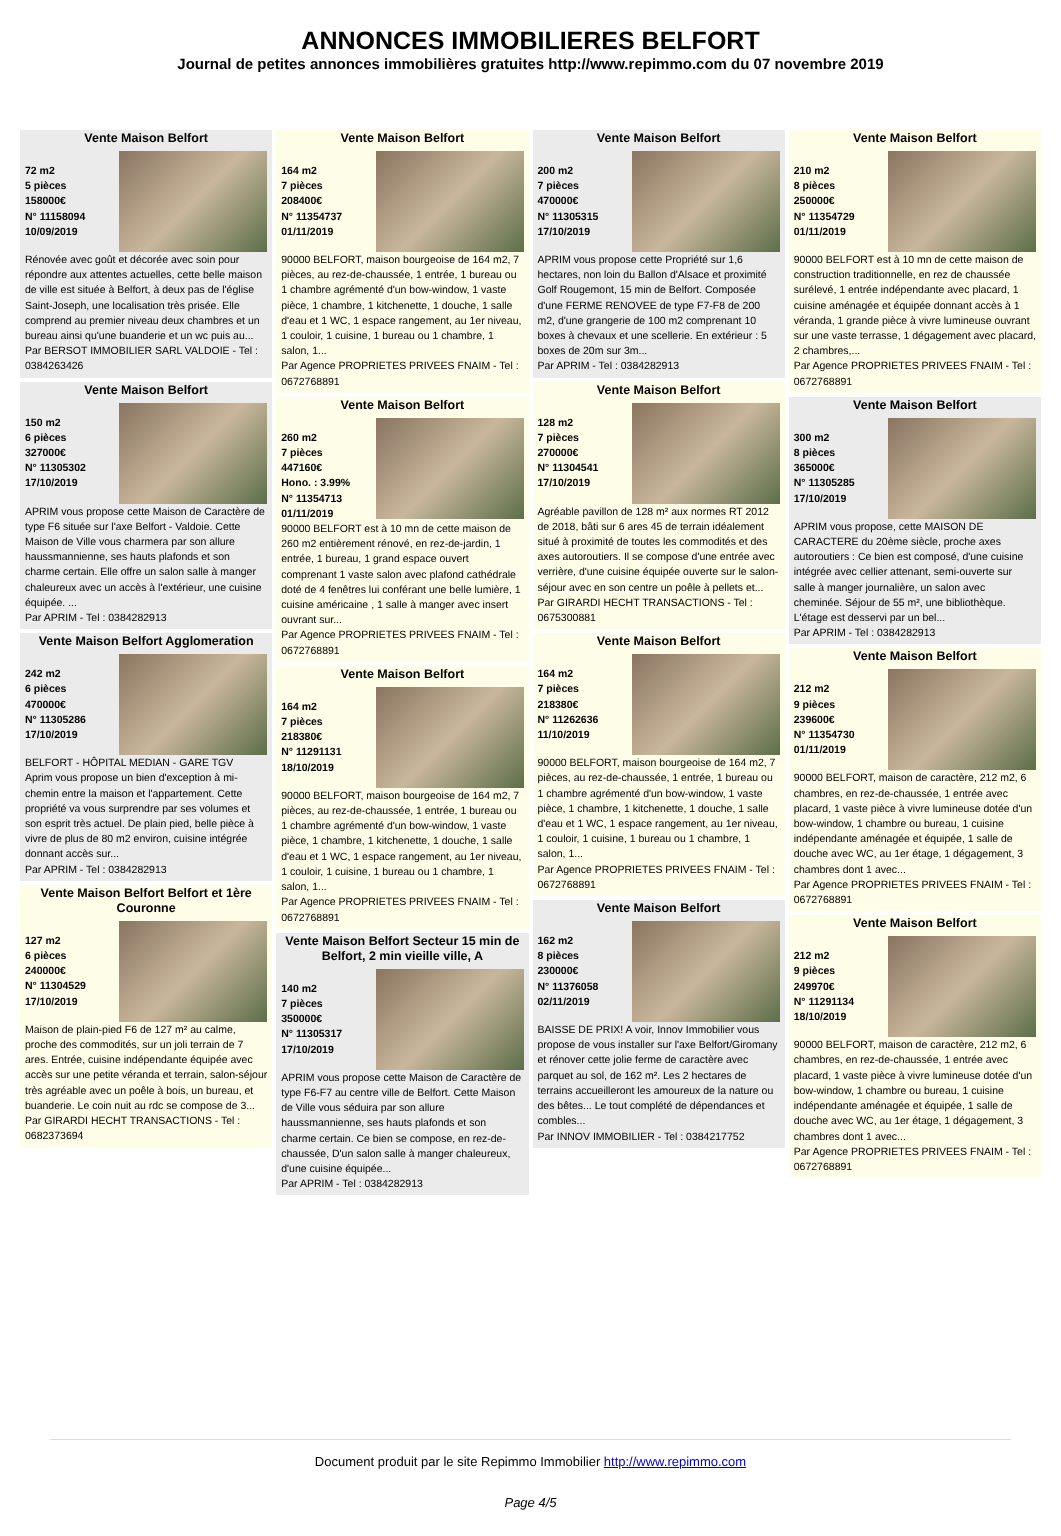ANNONCES IMMOBILIERES BELFORT
Journal de petites annonces immobilières gratuites http://www.repimmo.com du 07 novembre 2019
Vente Maison Belfort
72 m2
5 pièces
158000€
N° 11158094
10/09/2019
Rénovée avec goût et décorée avec soin pour répondre aux attentes actuelles, cette belle maison de ville est située à Belfort, à deux pas de l'église Saint-Joseph, une localisation très prisée. Elle comprend au premier niveau deux chambres et un bureau ainsi qu'une buanderie et un wc puis au...
Par BERSOT IMMOBILIER SARL VALDOIE - Tel : 0384263426
Vente Maison Belfort
150 m2
6 pièces
327000€
N° 11305302
17/10/2019
APRIM vous propose cette Maison de Caractère de type F6 située sur l'axe Belfort - Valdoie. Cette Maison de Ville vous charmera par son allure haussmannienne, ses hauts plafonds et son charme certain. Elle offre un salon salle à manger chaleureux avec un accès à l'extérieur, une cuisine équipée. ...
Par APRIM - Tel : 0384282913
Vente Maison Belfort Agglomeration
242 m2
6 pièces
470000€
N° 11305286
17/10/2019
BELFORT - HÔPITAL MEDIAN - GARE TGV
Aprim vous propose un bien d'exception à mi-chemin entre la maison et l'appartement. Cette propriété va vous surprendre par ses volumes et son esprit très actuel. De plain pied, belle pièce à vivre de plus de 80 m2 environ, cuisine intégrée donnant accès sur...
Par APRIM - Tel : 0384282913
Vente Maison Belfort Belfort et 1ère Couronne
127 m2
6 pièces
240000€
N° 11304529
17/10/2019
Maison de plain-pied F6 de 127 m² au calme, proche des commodités, sur un joli terrain de 7 ares. Entrée, cuisine indépendante équipée avec accès sur une petite véranda et terrain, salon-séjour très agréable avec un poêle à bois, un bureau, et buanderie. Le coin nuit au rdc se compose de 3...
Par GIRARDI HECHT TRANSACTIONS - Tel : 0682373694
Vente Maison Belfort
164 m2
7 pièces
208400€
N° 11354737
01/11/2019
90000 BELFORT, maison bourgeoise de 164 m2, 7 pièces, au rez-de-chaussée, 1 entrée, 1 bureau ou 1 chambre agrémenté d'un bow-window, 1 vaste pièce, 1 chambre, 1 kitchenette, 1 douche, 1 salle d'eau et 1 WC, 1 espace rangement, au 1er niveau, 1 couloir, 1 cuisine, 1 bureau ou 1 chambre, 1 salon, 1...
Par Agence PROPRIETES PRIVEES FNAIM - Tel : 0672768891
Vente Maison Belfort
260 m2
7 pièces
447160€
Hono. : 3.99%
N° 11354713
01/11/2019
90000 BELFORT est à 10 mn de cette maison de 260 m2 entièrement rénové, en rez-de-jardin, 1 entrée, 1 bureau, 1 grand espace ouvert comprenant 1 vaste salon avec plafond cathédrale doté de 4 fenêtres lui conférant une belle lumière, 1 cuisine américaine , 1 salle à manger avec insert ouvrant sur...
Par Agence PROPRIETES PRIVEES FNAIM - Tel : 0672768891
Vente Maison Belfort
164 m2
7 pièces
218380€
N° 11291131
18/10/2019
90000 BELFORT, maison bourgeoise de 164 m2, 7 pièces, au rez-de-chaussée, 1 entrée, 1 bureau ou 1 chambre agrémenté d'un bow-window, 1 vaste pièce, 1 chambre, 1 kitchenette, 1 douche, 1 salle d'eau et 1 WC, 1 espace rangement, au 1er niveau, 1 couloir, 1 cuisine, 1 bureau ou 1 chambre, 1 salon, 1...
Par Agence PROPRIETES PRIVEES FNAIM - Tel : 0672768891
Vente Maison Belfort Secteur 15 min de Belfort, 2 min vieille ville, A
140 m2
7 pièces
350000€
N° 11305317
17/10/2019
APRIM vous propose cette Maison de Caractère de type F6-F7 au centre ville de Belfort. Cette Maison de Ville vous séduira par son allure haussmannienne, ses hauts plafonds et son charme certain. Ce bien se compose, en rez-de-chaussée, D'un salon salle à manger chaleureux, d'une cuisine équipée...
Par APRIM - Tel : 0384282913
Vente Maison Belfort
200 m2
7 pièces
470000€
N° 11305315
17/10/2019
APRIM vous propose cette Propriété sur 1,6 hectares, non loin du Ballon d'Alsace et proximité Golf Rougemont, 15 min de Belfort. Composée d'une FERME RENOVEE de type F7-F8 de 200 m2, d'une grangerie de 100 m2 comprenant 10 boxes à chevaux et une scellerie. En extérieur : 5 boxes de 20m sur 3m...
Par APRIM - Tel : 0384282913
Vente Maison Belfort
128 m2
7 pièces
270000€
N° 11304541
17/10/2019
Agréable pavillon de 128 m² aux normes RT 2012 de 2018, bâti sur 6 ares 45 de terrain idéalement situé à proximité de toutes les commodités et des axes autoroutiers. Il se compose d'une entrée avec verrière, d'une cuisine équipée ouverte sur le salon-séjour avec en son centre un poêle à pellets et...
Par GIRARDI HECHT TRANSACTIONS - Tel : 0675300881
Vente Maison Belfort
164 m2
7 pièces
218380€
N° 11262636
11/10/2019
90000 BELFORT, maison bourgeoise de 164 m2, 7 pièces, au rez-de-chaussée, 1 entrée, 1 bureau ou 1 chambre agrémenté d'un bow-window, 1 vaste pièce, 1 chambre, 1 kitchenette, 1 douche, 1 salle d'eau et 1 WC, 1 espace rangement, au 1er niveau, 1 couloir, 1 cuisine, 1 bureau ou 1 chambre, 1 salon, 1...
Par Agence PROPRIETES PRIVEES FNAIM - Tel : 0672768891
Vente Maison Belfort
162 m2
8 pièces
230000€
N° 11376058
02/11/2019
BAISSE DE PRIX! A voir, Innov Immobilier vous propose de vous installer sur l'axe Belfort/Giromany et rénover cette jolie ferme de caractère avec parquet au sol, de 162 m². Les 2 hectares de terrains accueilleront les amoureux de la nature ou des bêtes... Le tout complété de dépendances et combles...
Par INNOV IMMOBILIER - Tel : 0384217752
Vente Maison Belfort
210 m2
8 pièces
250000€
N° 11354729
01/11/2019
90000 BELFORT est à 10 mn de cette maison de construction traditionnelle, en rez de chaussée surélevé, 1 entrée indépendante avec placard, 1 cuisine aménagée et équipée donnant accès à 1 véranda, 1 grande pièce à vivre lumineuse ouvrant sur une vaste terrasse, 1 dégagement avec placard, 2 chambres,...
Par Agence PROPRIETES PRIVEES FNAIM - Tel : 0672768891
Vente Maison Belfort
300 m2
8 pièces
365000€
N° 11305285
17/10/2019
APRIM vous propose, cette MAISON DE CARACTERE du 20ème siècle, proche axes autoroutiers : Ce bien est composé, d'une cuisine intégrée avec cellier attenant, semi-ouverte sur salle à manger journalière, un salon avec cheminée. Séjour de 55 m², une bibliothèque. L'étage est desservi par un bel...
Par APRIM - Tel : 0384282913
Vente Maison Belfort
212 m2
9 pièces
239600€
N° 11354730
01/11/2019
90000 BELFORT, maison de caractère, 212 m2, 6 chambres, en rez-de-chaussée, 1 entrée avec placard, 1 vaste pièce à vivre lumineuse dotée d'un bow-window, 1 chambre ou bureau, 1 cuisine indépendante aménagée et équipée, 1 salle de douche avec WC, au 1er étage, 1 dégagement, 3 chambres dont 1 avec...
Par Agence PROPRIETES PRIVEES FNAIM - Tel : 0672768891
Vente Maison Belfort
212 m2
9 pièces
249970€
N° 11291134
18/10/2019
90000 BELFORT, maison de caractère, 212 m2, 6 chambres, en rez-de-chaussée, 1 entrée avec placard, 1 vaste pièce à vivre lumineuse dotée d'un bow-window, 1 chambre ou bureau, 1 cuisine indépendante aménagée et équipée, 1 salle de douche avec WC, au 1er étage, 1 dégagement, 3 chambres dont 1 avec...
Par Agence PROPRIETES PRIVEES FNAIM - Tel : 0672768891
Document produit par le site Repimmo Immobilier http://www.repimmo.com
Page 4/5